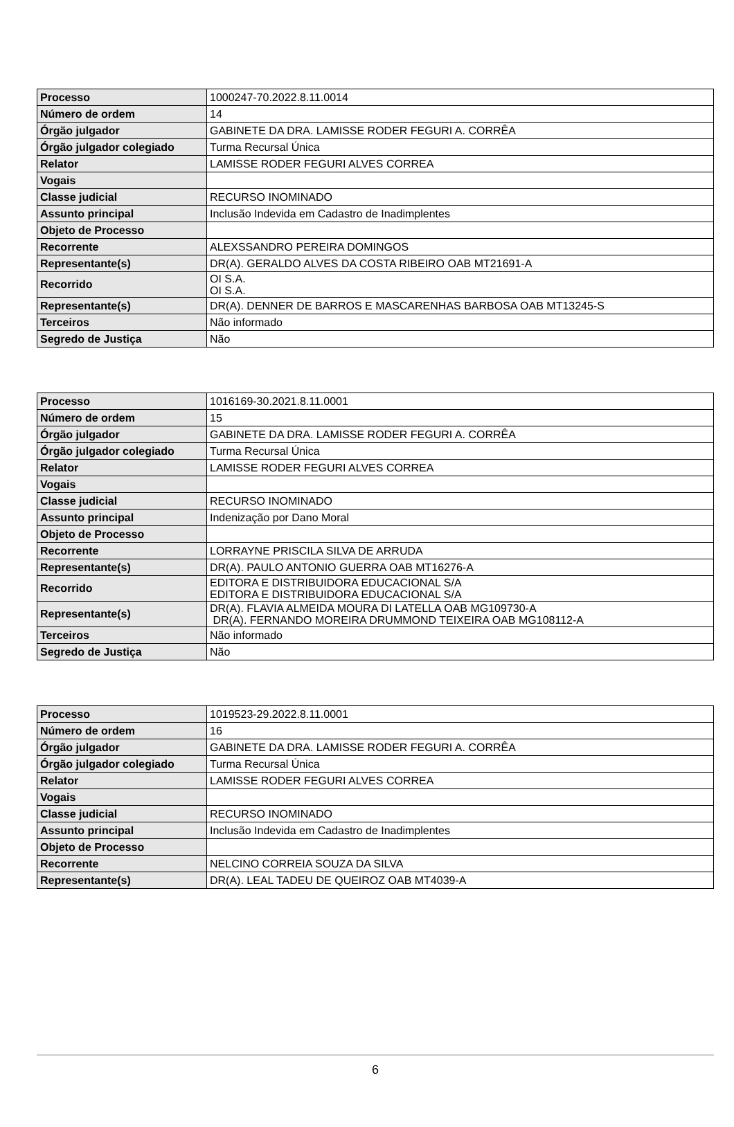| Processo | 1000247-70.2022.8.11.0014 |
| Número de ordem | 14 |
| Órgão julgador | GABINETE DA DRA. LAMISSE RODER FEGURI A. CORRÊA |
| Órgão julgador colegiado | Turma Recursal Única |
| Relator | LAMISSE RODER FEGURI ALVES CORREA |
| Vogais | |
| Classe judicial | RECURSO INOMINADO |
| Assunto principal | Inclusão Indevida em Cadastro de Inadimplentes |
| Objeto de Processo | |
| Recorrente | ALEXSSANDRO PEREIRA DOMINGOS |
| Representante(s) | DR(A). GERALDO ALVES DA COSTA RIBEIRO OAB MT21691-A |
| Recorrido | OI S.A. OI S.A. |
| Representante(s) | DR(A). DENNER DE BARROS E MASCARENHAS BARBOSA OAB MT13245-S |
| Terceiros | Não informado |
| Segredo de Justiça | Não |
| Processo | 1016169-30.2021.8.11.0001 |
| Número de ordem | 15 |
| Órgão julgador | GABINETE DA DRA. LAMISSE RODER FEGURI A. CORRÊA |
| Órgão julgador colegiado | Turma Recursal Única |
| Relator | LAMISSE RODER FEGURI ALVES CORREA |
| Vogais | |
| Classe judicial | RECURSO INOMINADO |
| Assunto principal | Indenização por Dano Moral |
| Objeto de Processo | |
| Recorrente | LORRAYNE PRISCILA SILVA DE ARRUDA |
| Representante(s) | DR(A). PAULO ANTONIO GUERRA OAB MT16276-A |
| Recorrido | EDITORA E DISTRIBUIDORA EDUCACIONAL S/A EDITORA E DISTRIBUIDORA EDUCACIONAL S/A |
| Representante(s) | DR(A). FLAVIA ALMEIDA MOURA DI LATELLA OAB MG109730-A DR(A). FERNANDO MOREIRA DRUMMOND TEIXEIRA OAB MG108112-A |
| Terceiros | Não informado |
| Segredo de Justiça | Não |
| Processo | 1019523-29.2022.8.11.0001 |
| Número de ordem | 16 |
| Órgão julgador | GABINETE DA DRA. LAMISSE RODER FEGURI A. CORRÊA |
| Órgão julgador colegiado | Turma Recursal Única |
| Relator | LAMISSE RODER FEGURI ALVES CORREA |
| Vogais | |
| Classe judicial | RECURSO INOMINADO |
| Assunto principal | Inclusão Indevida em Cadastro de Inadimplentes |
| Objeto de Processo | |
| Recorrente | NELCINO CORREIA SOUZA DA SILVA |
| Representante(s) | DR(A). LEAL TADEU DE QUEIROZ OAB MT4039-A |
6